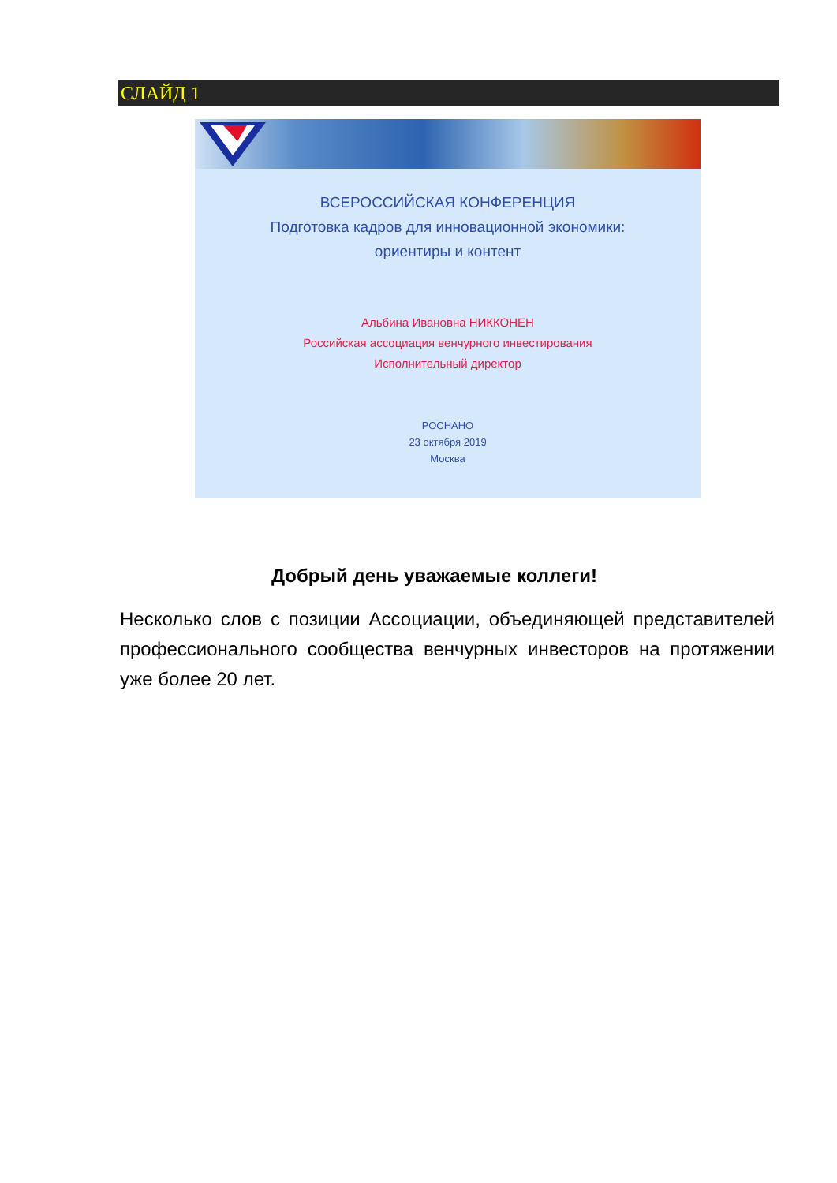СЛАЙД 1
ВСЕРОССИЙСКАЯ КОНФЕРЕНЦИЯ
Подготовка кадров для инновационной экономики:
ориентиры и контент
Альбина Ивановна НИККОНЕН
Российская ассоциация венчурного инвестирования
Исполнительный директор
РОСНАНО
23 октября 2019
Москва
Добрый день уважаемые коллеги!
Несколько слов с позиции Ассоциации, объединяющей представителей профессионального сообщества венчурных инвесторов на протяжении уже более 20 лет.